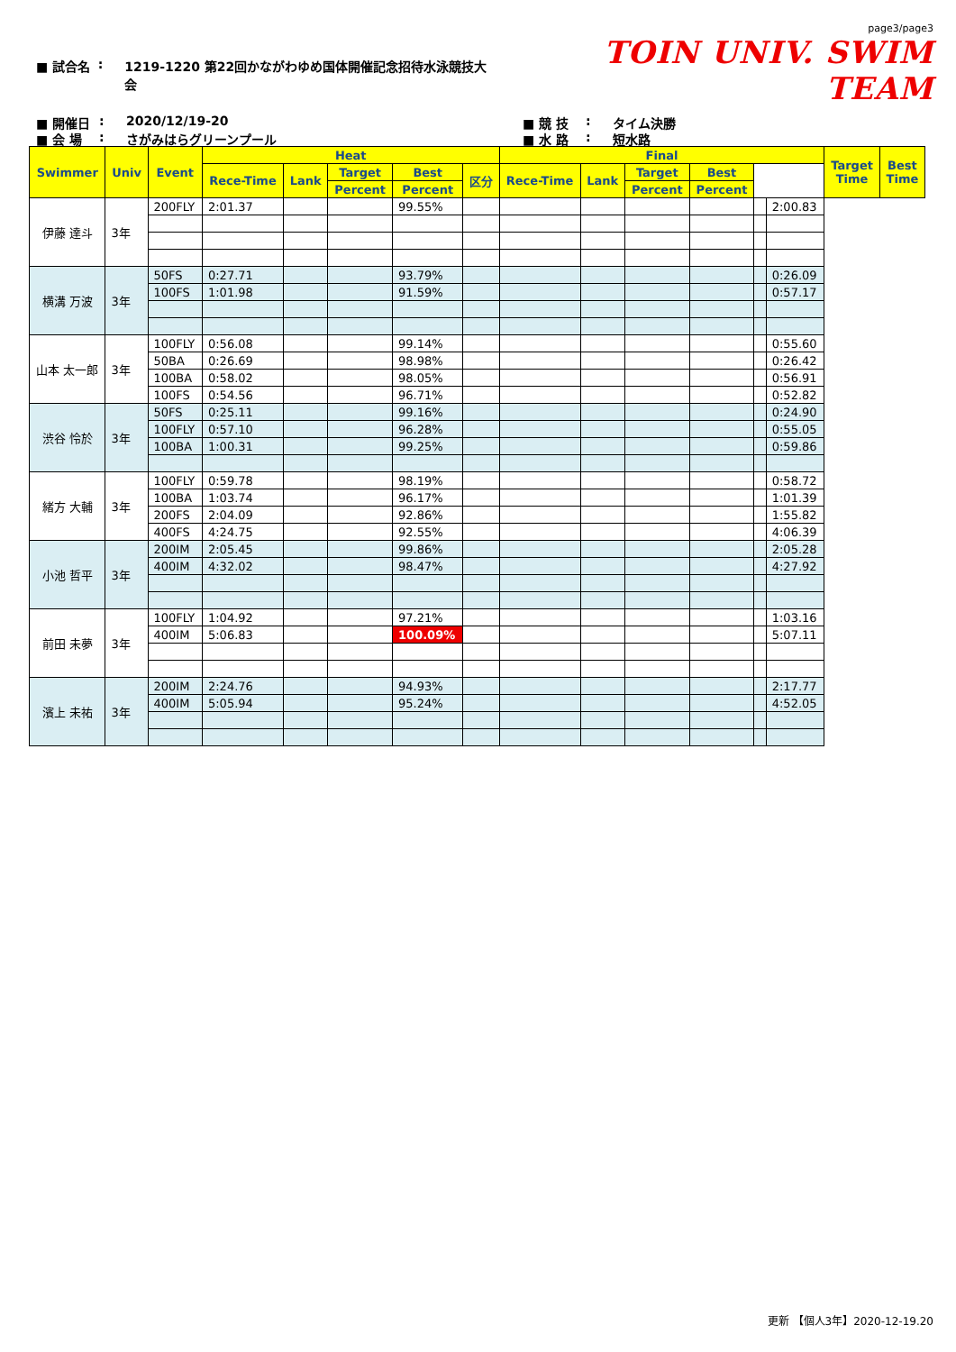■ 試合名: 1219-1220 第22回かながわゆめ国体開催記念招待水泳競技大会
page3/page3
TOIN UNIV. SWIM TEAM
■ 開催日: 2020/12/19-20 ■ 競 技: タイム決勝
■ 会 場: さがみはらグリーンプール ■ 水 路: 短水路
| Swimmer | Univ | Event | Heat | | | | | Final | | | | | | Target Time | Best Time |
| --- | --- | --- | --- | --- | --- | --- | --- | --- | --- | --- | --- | --- | --- | --- | --- |
| | | | Rece-Time | Lank | Target | Best | 区分 | Rece-Time | Lank | Target | Best | | | | |
| | | | | | Percent | Percent | | | | Percent | Percent | | | | |
| 伊藤 達斗 | 3年 | 200FLY | 2:01.37 | | | 99.55% | | | | | | | 2:00.83 | | |
| 横溝 万波 | 3年 | 50FS | 0:27.71 | | | 93.79% | | | | | | | 0:26.09 | | |
| | | 100FS | 1:01.98 | | | 91.59% | | | | | | | 0:57.17 | | |
| 山本 太一郎 | 3年 | 100FLY | 0:56.08 | | | 99.14% | | | | | | | 0:55.60 | | |
| | | 50BA | 0:26.69 | | | 98.98% | | | | | | | 0:26.42 | | |
| | | 100BA | 0:58.02 | | | 98.05% | | | | | | | 0:56.91 | | |
| | | 100FS | 0:54.56 | | | 96.71% | | | | | | | 0:52.82 | | |
| 渋谷 怜於 | 3年 | 50FS | 0:25.11 | | | 99.16% | | | | | | | 0:24.90 | | |
| | | 100FLY | 0:57.10 | | | 96.28% | | | | | | | 0:55.05 | | |
| | | 100BA | 1:00.31 | | | 99.25% | | | | | | | 0:59.86 | | |
| 緒方 大輔 | 3年 | 100FLY | 0:59.78 | | | 98.19% | | | | | | | 0:58.72 | | |
| | | 100BA | 1:03.74 | | | 96.17% | | | | | | | 1:01.39 | | |
| | | 200FS | 2:04.09 | | | 92.86% | | | | | | | 1:55.82 | | |
| | | 400FS | 4:24.75 | | | 92.55% | | | | | | | 4:06.39 | | |
| 小池 哲平 | 3年 | 200IM | 2:05.45 | | | 99.86% | | | | | | | 2:05.28 | | |
| | | 400IM | 4:32.02 | | | 98.47% | | | | | | | 4:27.92 | | |
| 前田 未夢 | 3年 | 100FLY | 1:04.92 | | | 97.21% | | | | | | | 1:03.16 | | |
| | | 400IM | 5:06.83 | | | 100.09% | | | | | | | 5:07.11 | | |
| 濱上 未祐 | 3年 | 200IM | 2:24.76 | | | 94.93% | | | | | | | 2:17.77 | | |
| | | 400IM | 5:05.94 | | | 95.24% | | | | | | | 4:52.05 | | |
更新 【個人3年】2020-12-19.20